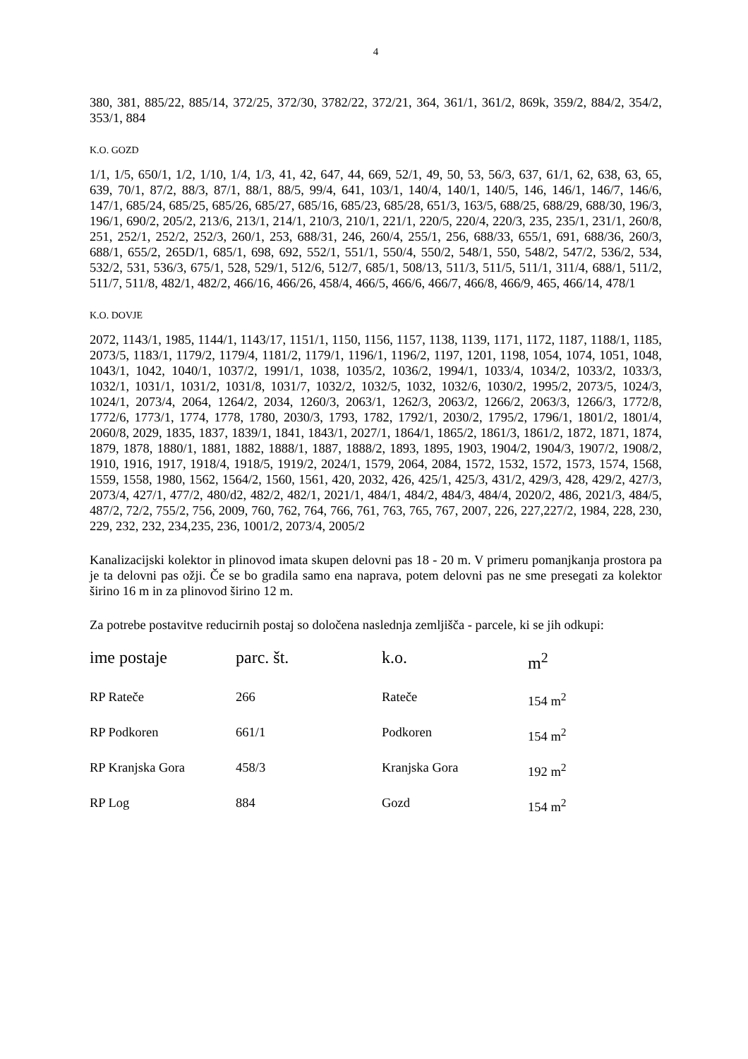4
380, 381, 885/22, 885/14, 372/25, 372/30, 3782/22, 372/21, 364, 361/1, 361/2, 869k, 359/2, 884/2, 354/2, 353/1, 884
K.O. GOZD
1/1, 1/5, 650/1, 1/2, 1/10, 1/4, 1/3, 41, 42, 647, 44, 669, 52/1, 49, 50, 53, 56/3, 637, 61/1, 62, 638, 63, 65, 639, 70/1, 87/2, 88/3, 87/1, 88/1, 88/5, 99/4, 641, 103/1, 140/4, 140/1, 140/5, 146, 146/1, 146/7, 146/6, 147/1, 685/24, 685/25, 685/26, 685/27, 685/16, 685/23, 685/28, 651/3, 163/5, 688/25, 688/29, 688/30, 196/3, 196/1, 690/2, 205/2, 213/6, 213/1, 214/1, 210/3, 210/1, 221/1, 220/5, 220/4, 220/3, 235, 235/1, 231/1, 260/8, 251, 252/1, 252/2, 252/3, 260/1, 253, 688/31, 246, 260/4, 255/1, 256, 688/33, 655/1, 691, 688/36, 260/3, 688/1, 655/2, 265D/1, 685/1, 698, 692, 552/1, 551/1, 550/4, 550/2, 548/1, 550, 548/2, 547/2, 536/2, 534, 532/2, 531, 536/3, 675/1, 528, 529/1, 512/6, 512/7, 685/1, 508/13, 511/3, 511/5, 511/1, 311/4, 688/1, 511/2, 511/7, 511/8, 482/1, 482/2, 466/16, 466/26, 458/4, 466/5, 466/6, 466/7, 466/8, 466/9, 465, 466/14, 478/1
K.O. DOVJE
2072, 1143/1, 1985, 1144/1, 1143/17, 1151/1, 1150, 1156, 1157, 1138, 1139, 1171, 1172, 1187, 1188/1, 1185, 2073/5, 1183/1, 1179/2, 1179/4, 1181/2, 1179/1, 1196/1, 1196/2, 1197, 1201, 1198, 1054, 1074, 1051, 1048, 1043/1, 1042, 1040/1, 1037/2, 1991/1, 1038, 1035/2, 1036/2, 1994/1, 1033/4, 1034/2, 1033/2, 1033/3, 1032/1, 1031/1, 1031/2, 1031/8, 1031/7, 1032/2, 1032/5, 1032, 1032/6, 1030/2, 1995/2, 2073/5, 1024/3, 1024/1, 2073/4, 2064, 1264/2, 2034, 1260/3, 2063/1, 1262/3, 2063/2, 1266/2, 2063/3, 1266/3, 1772/8, 1772/6, 1773/1, 1774, 1778, 1780, 2030/3, 1793, 1782, 1792/1, 2030/2, 1795/2, 1796/1, 1801/2, 1801/4, 2060/8, 2029, 1835, 1837, 1839/1, 1841, 1843/1, 2027/1, 1864/1, 1865/2, 1861/3, 1861/2, 1872, 1871, 1874, 1879, 1878, 1880/1, 1881, 1882, 1888/1, 1887, 1888/2, 1893, 1895, 1903, 1904/2, 1904/3, 1907/2, 1908/2, 1910, 1916, 1917, 1918/4, 1918/5, 1919/2, 2024/1, 1579, 2064, 2084, 1572, 1532, 1572, 1573, 1574, 1568, 1559, 1558, 1980, 1562, 1564/2, 1560, 1561, 420, 2032, 426, 425/1, 425/3, 431/2, 429/3, 428, 429/2, 427/3, 2073/4, 427/1, 477/2, 480/d2, 482/2, 482/1, 2021/1, 484/1, 484/2, 484/3, 484/4, 2020/2, 486, 2021/3, 484/5, 487/2, 72/2, 755/2, 756, 2009, 760, 762, 764, 766, 761, 763, 765, 767, 2007, 226, 227,227/2, 1984, 228, 230, 229, 232, 232, 234,235, 236, 1001/2, 2073/4, 2005/2
Kanalizacijski kolektor in plinovod imata skupen delovni pas 18 - 20 m. V primeru pomanjkanja prostora pa je ta delovni pas ožji. Če se bo gradila samo ena naprava, potem delovni pas ne sme presegati za kolektor širino 16 m in za plinovod širino 12 m.
Za potrebe postavitve reducirnih postaj so določena naslednja zemljišča - parcele, ki se jih odkupi:
| ime postaje | parc. št. | k.o. | m<sup>2</sup> |
| --- | --- | --- | --- |
| RP Rateče | 266 | Rateče | 154 m<sup>2</sup> |
| RP Podkoren | 661/1 | Podkoren | 154 m<sup>2</sup> |
| RP Kranjska Gora | 458/3 | Kranjska Gora | 192 m<sup>2</sup> |
| RP Log | 884 | Gozd | 154 m<sup>2</sup> |